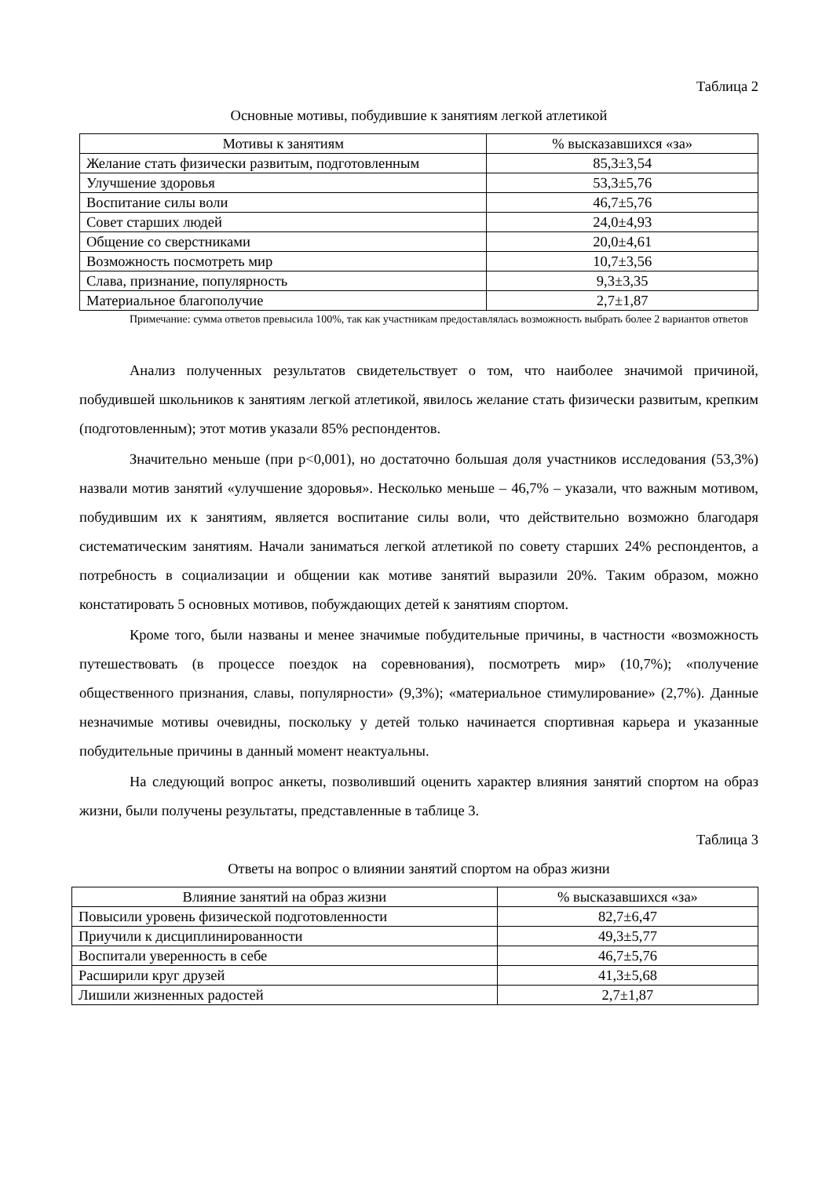Таблица 2
Основные мотивы, побудившие к занятиям легкой атлетикой
| Мотивы к занятиям | % высказавшихся «за» |
| --- | --- |
| Желание стать физически развитым, подготовленным | 85,3±3,54 |
| Улучшение здоровья | 53,3±5,76 |
| Воспитание силы воли | 46,7±5,76 |
| Совет старших людей | 24,0±4,93 |
| Общение со сверстниками | 20,0±4,61 |
| Возможность посмотреть мир | 10,7±3,56 |
| Слава, признание, популярность | 9,3±3,35 |
| Материальное благополучие | 2,7±1,87 |
Примечание: сумма ответов превысила 100%, так как участникам предоставлялась возможность выбрать более 2 вариантов ответов
Анализ полученных результатов свидетельствует о том, что наиболее значимой причиной, побудившей школьников к занятиям легкой атлетикой, явилось желание стать физически развитым, крепким (подготовленным); этот мотив указали 85% респондентов.
Значительно меньше (при p<0,001), но достаточно большая доля участников исследования (53,3%) назвали мотив занятий «улучшение здоровья». Несколько меньше – 46,7% – указали, что важным мотивом, побудившим их к занятиям, является воспитание силы воли, что действительно возможно благодаря систематическим занятиям. Начали заниматься легкой атлетикой по совету старших 24% респондентов, а потребность в социализации и общении как мотиве занятий выразили 20%. Таким образом, можно констатировать 5 основных мотивов, побуждающих детей к занятиям спортом.
Кроме того, были названы и менее значимые побудительные причины, в частности «возможность путешествовать (в процессе поездок на соревнования), посмотреть мир» (10,7%); «получение общественного признания, славы, популярности» (9,3%); «материальное стимулирование» (2,7%). Данные незначимые мотивы очевидны, поскольку у детей только начинается спортивная карьера и указанные побудительные причины в данный момент неактуальны.
На следующий вопрос анкеты, позволивший оценить характер влияния занятий спортом на образ жизни, были получены результаты, представленные в таблице 3.
Таблица 3
Ответы на вопрос о влиянии занятий спортом на образ жизни
| Влияние занятий на образ жизни | % высказавшихся «за» |
| --- | --- |
| Повысили уровень физической подготовленности | 82,7±6,47 |
| Приучили к дисциплинированности | 49,3±5,77 |
| Воспитали уверенность в себе | 46,7±5,76 |
| Расширили круг друзей | 41,3±5,68 |
| Лишили жизненных радостей | 2,7±1,87 |